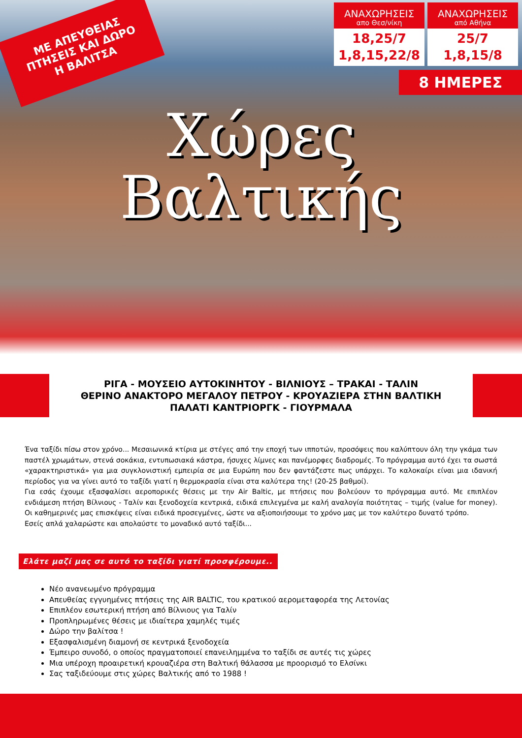ΜΕ ΑΠΕΥΘΕΙΑΣ ΠΤΗΣΕΙΣ ΚΑΙ ΔΩΡΟ Η ΒΑΛΙΤΣΑ
ΑΝΑΧΩΡΗΣΕΙΣ
απο Θεσ/νίκη
18,25/7
1,8,15,22/8
ΑΝΑΧΩΡΗΣΕΙΣ
από Αθήνα
25/7
1,8,15/8
8 ΗΜΕΡΕΣ
Χώρες
Βαλτικής
ΡΙΓΑ - ΜΟΥΣΕΙΟ ΑΥΤΟΚΙΝΗΤΟΥ - ΒΙΛΝΙΟΥΣ – ΤΡΑΚΑΙ - ΤΑΛΙΝ
ΘΕΡΙΝΟ ΑΝΑΚΤΟΡΟ ΜΕΓΑΛΟΥ ΠΕΤΡΟΥ - ΚΡΟΥΑΖΙΕΡΑ ΣΤΗΝ ΒΑΛΤΙΚΗ
ΠΑΛΑΤΙ ΚΑΝΤΡΙΟΡΓΚ - ΓΙΟΥΡΜΑΛΑ
Ένα ταξίδι πίσω στον χρόνο... Μεσαιωνικά κτίρια με στέγες από την εποχή των ιπποτών, προσόψεις που καλύπτουν όλη την γκάμα των παστέλ χρωμάτων, στενά σοκάκια, εντυπωσιακά κάστρα, ήσυχες λίμνες και πανέμορφες διαδρομές. Το πρόγραμμα αυτό έχει τα σωστά «χαρακτηριστικά» για μια συγκλονιστική εμπειρία σε μια Ευρώπη που δεν φαντάζεστε πως υπάρχει. Το καλοκαίρι είναι μια ιδανική περίοδος για να γίνει αυτό το ταξίδι γιατί η θερμοκρασία είναι στα καλύτερα της! (20-25 βαθμοί).
Για εσάς έχουμε εξασφαλίσει αεροπορικές θέσεις με την Air Baltic, με πτήσεις που βολεύουν το πρόγραμμα αυτό. Με επιπλέον ενδιάμεση πτήση Βίλνιους - Ταλίν και ξενοδοχεία κεντρικά, ειδικά επιλεγμένα με καλή αναλογία ποιότητας – τιμής (value for money). Οι καθημερινές μας επισκέψεις είναι ειδικά προσεγμένες, ώστε να αξιοποιήσουμε το χρόνο μας με τον καλύτερο δυνατό τρόπο.
Εσείς απλά χαλαρώστε και απολαύστε το μοναδικό αυτό ταξίδι...
Ελάτε μαζί μας σε αυτό το ταξίδι γιατί προσφέρουμε..
Νέο ανανεωμένο πρόγραμμα
Απευθείας εγγυημένες πτήσεις της AIR BALTIC, του κρατικού αερομεταφορέα της Λετονίας
Επιπλέον εσωτερική πτήση από Βίλνιους για Ταλίν
Προπληρωμένες θέσεις με ιδιαίτερα χαμηλές τιμές
Δώρο την βαλίτσα !
Εξασφαλισμένη διαμονή σε κεντρικά ξενοδοχεία
Έμπειρο συνοδό, ο οποίος πραγματοποιεί επανειλημμένα το ταξίδι σε αυτές τις χώρες
Μια υπέροχη προαιρετική κρουαζιέρα στη Βαλτική θάλασσα με προορισμό το Ελσίνκι
Σας ταξιδεύουμε στις χώρες Βαλτικής από το 1988 !